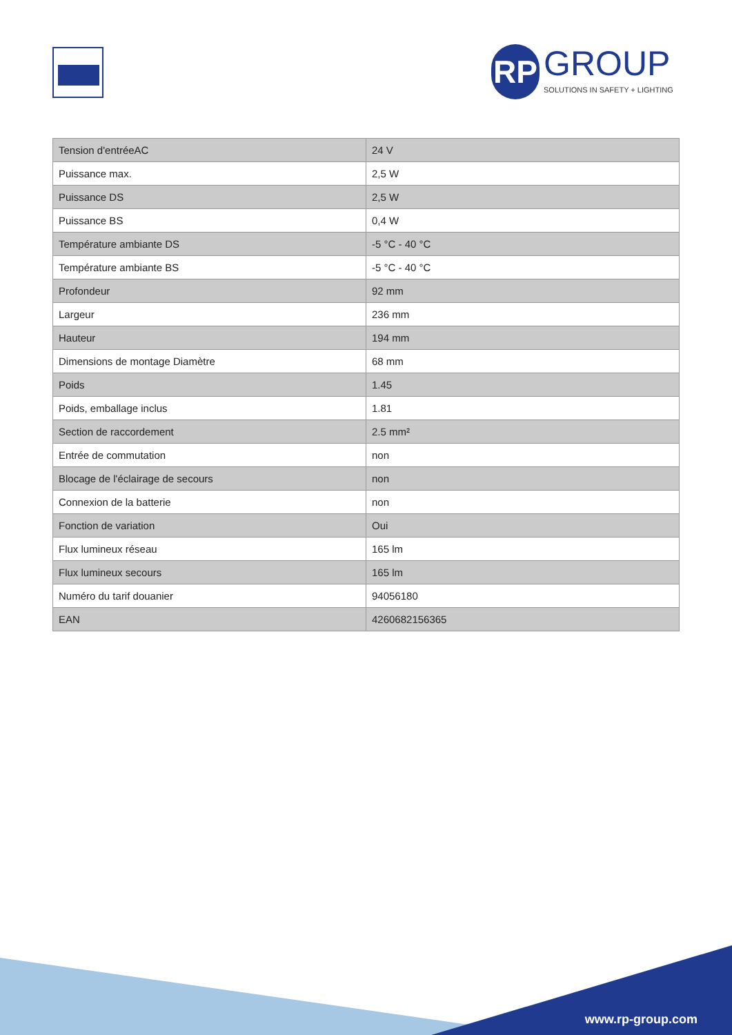RP GROUP SOLUTIONS IN SAFETY + LIGHTING
| Tension d'entréeAC | 24 V |
| Puissance max. | 2,5 W |
| Puissance DS | 2,5 W |
| Puissance BS | 0,4 W |
| Température ambiante DS | -5 °C - 40 °C |
| Température ambiante BS | -5 °C - 40 °C |
| Profondeur | 92 mm |
| Largeur | 236 mm |
| Hauteur | 194 mm |
| Dimensions de montage Diamètre | 68 mm |
| Poids | 1.45 |
| Poids, emballage inclus | 1.81 |
| Section de raccordement | 2.5 mm² |
| Entrée de commutation | non |
| Blocage de l'éclairage de secours | non |
| Connexion de la batterie | non |
| Fonction de variation | Oui |
| Flux lumineux réseau | 165 lm |
| Flux lumineux secours | 165 lm |
| Numéro du tarif douanier | 94056180 |
| EAN | 4260682156365 |
www.rp-group.com